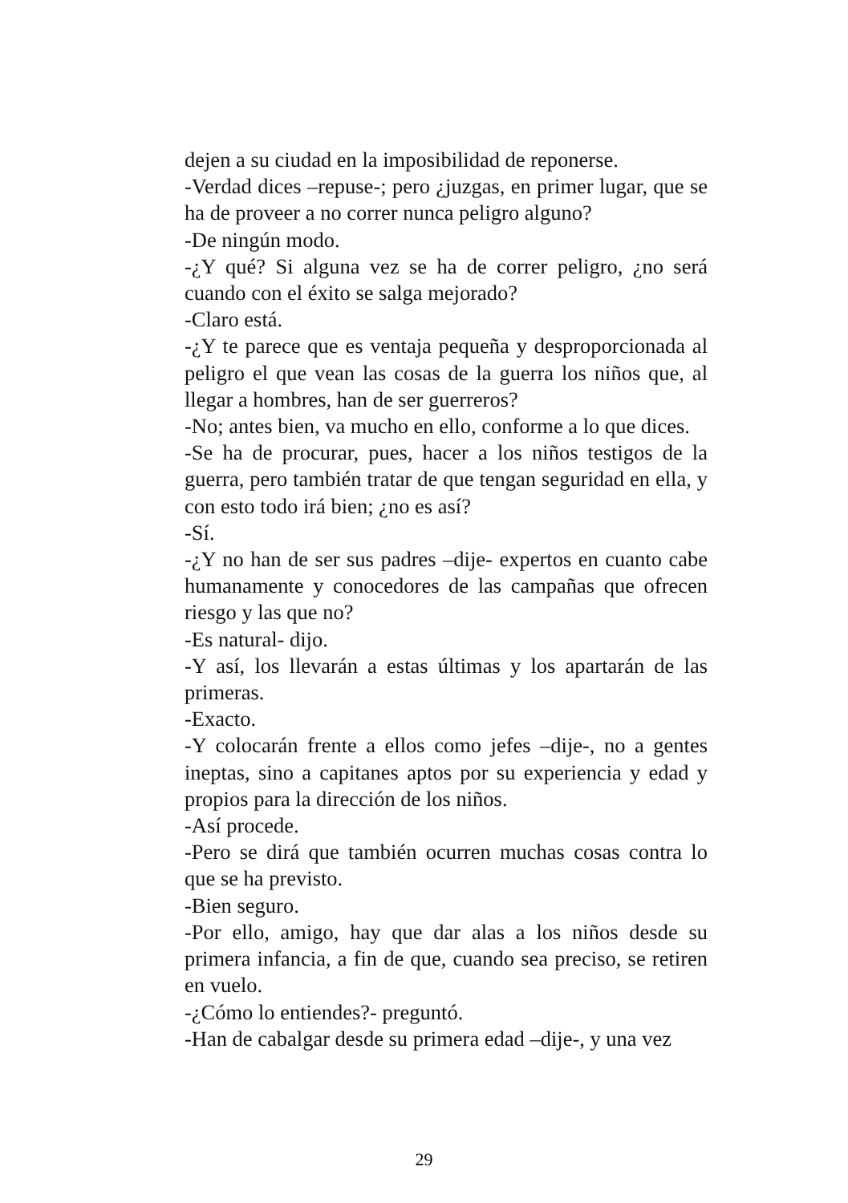dejen a su ciudad en la imposibilidad de reponerse.
-Verdad dices –repuse-; pero ¿juzgas, en primer lugar, que se ha de proveer a no correr nunca peligro alguno?
-De ningún modo.
-¿Y qué? Si alguna vez se ha de correr peligro, ¿no será cuando con el éxito se salga mejorado?
-Claro está.
-¿Y te parece que es ventaja pequeña y desproporcionada al peligro el que vean las cosas de la guerra los niños que, al llegar a hombres, han de ser guerreros?
-No; antes bien, va mucho en ello, conforme a lo que dices.
-Se ha de procurar, pues, hacer a los niños testigos de la guerra, pero también tratar de que tengan seguridad en ella, y con esto todo irá bien; ¿no es así?
-Sí.
-¿Y no han de ser sus padres –dije- expertos en cuanto cabe humanamente y conocedores de las campañas que ofrecen riesgo y las que no?
-Es natural- dijo.
-Y así, los llevarán a estas últimas y los apartarán de las primeras.
-Exacto.
-Y colocarán frente a ellos como jefes –dije-, no a gentes ineptas, sino a capitanes aptos por su experiencia y edad y propios para la dirección de los niños.
-Así procede.
-Pero se dirá que también ocurren muchas cosas contra lo que se ha previsto.
-Bien seguro.
-Por ello, amigo, hay que dar alas a los niños desde su primera infancia, a fin de que, cuando sea preciso, se retiren en vuelo.
-¿Cómo lo entiendes?- preguntó.
-Han de cabalgar desde su primera edad –dije-, y una vez
29